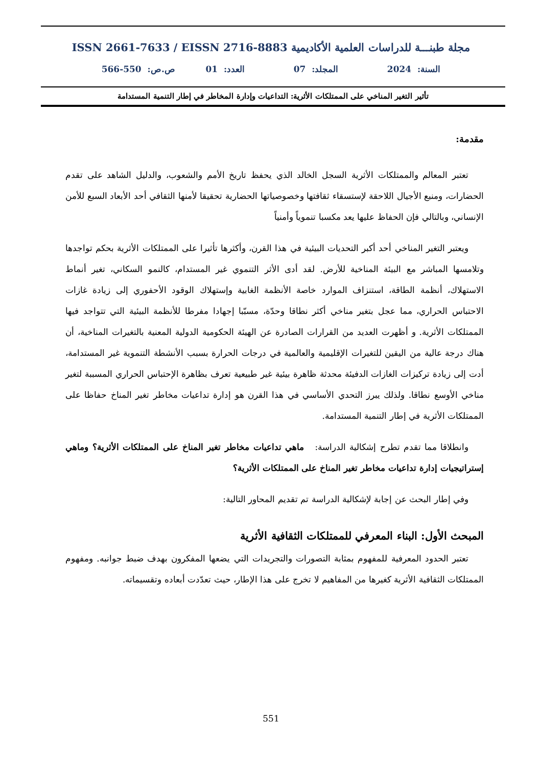مجلة طبنـــة للدراسات العلمية الأكاديمية ISSN 2661-7633 / EISSN 2716-8883
السنة: 2024 المجلد: 07 العدد: 01 ص.ص: 550-566
تأثير التغير المناخي على الممتلكات الأثرية: التداعيات وإدارة المخاطر في إطار التنمية المستدامة
مقدمة:
تعتبر المعالم والممتلكات الأثرية السجل الخالد الذي يحفظ تاريخ الأمم والشعوب، والدليل الشاهد على تقدم الحضارات، ومنبع الأجيال اللاحقة لإستسقاء ثقافتها وخصوصياتها الحضارية تحقيقا لأمنها الثقافي أحد الأبعاد السبع للأمن الإنساني، وبالتالي فإن الحفاظ عليها يعد مكسبا تنموياً وأمنياً
ويعتبر التغير المناخي أحد أكبر التحديات البيئية في هذا القرن، وأكثرها تأثيرا على الممتلكات الأثرية بحكم تواجدها وتلامسها المباشر مع البيئة المناخية للأرض. لقد أدى الأثر التنموي غير المستدام، كالنمو السكاني، تغير أنماط الاستهلاك، أنظمة الطاقة، استنزاف الموارد خاصة الأنظمة الغابية وإستهلاك الوقود الأحفوري إلى زيادة غازات الاحتباس الحراري، مما عجل بتغير مناخي أكثر نطاقا وحدّة، مسبّبا إجهادا مفرطا للأنظمة البيئية التي تتواجد فيها الممتلكات الأثرية. و أظهرت العديد من القرارات الصادرة عن الهيئة الحكومية الدولية المعنية بالتغيرات المناخية، أن هناك درجة عالية من اليقين للتغيرات الإقليمية والعالمية في درجات الحرارة بسبب الأنشطة التنموية غير المستدامة، أدت إلى زيادة تركيزات الغازات الدفيئة محدثة ظاهرة بيئية غير طبيعية تعرف بظاهرة الإحتباس الحراري المسببة لتغير مناخي الأوسع نطاقا. ولذلك يبرز التحدي الأساسي في هذا القرن هو إدارة تداعيات مخاطر تغير المناخ حفاظا على الممتلكات الأثرية في إطار التنمية المستدامة.
وانطلاقا مما تقدم تطرح إشكالية الدراسة: ماهي تداعيات مخاطر تغير المناخ على الممتلكات الأثرية؟ وماهي إستراتيجيات إدارة تداعيات مخاطر تغير المناخ على الممتلكات الأثرية؟
وفي إطار البحث عن إجابة لإشكالية الدراسة تم تقديم المحاور التالية:
المبحث الأول: البناء المعرفي للممتلكات الثقافية الأثرية
تعتبر الحدود المعرفية للمفهوم بمثابة التصورات والتجريدات التي يضعها المفكرون بهدف ضبط جوانبه. ومفهوم الممتلكات الثقافية الأثرية كغيرها من المفاهيم لا تخرج على هذا الإطار، حيث تعدّدت أبعاده وتقسيماته.
551